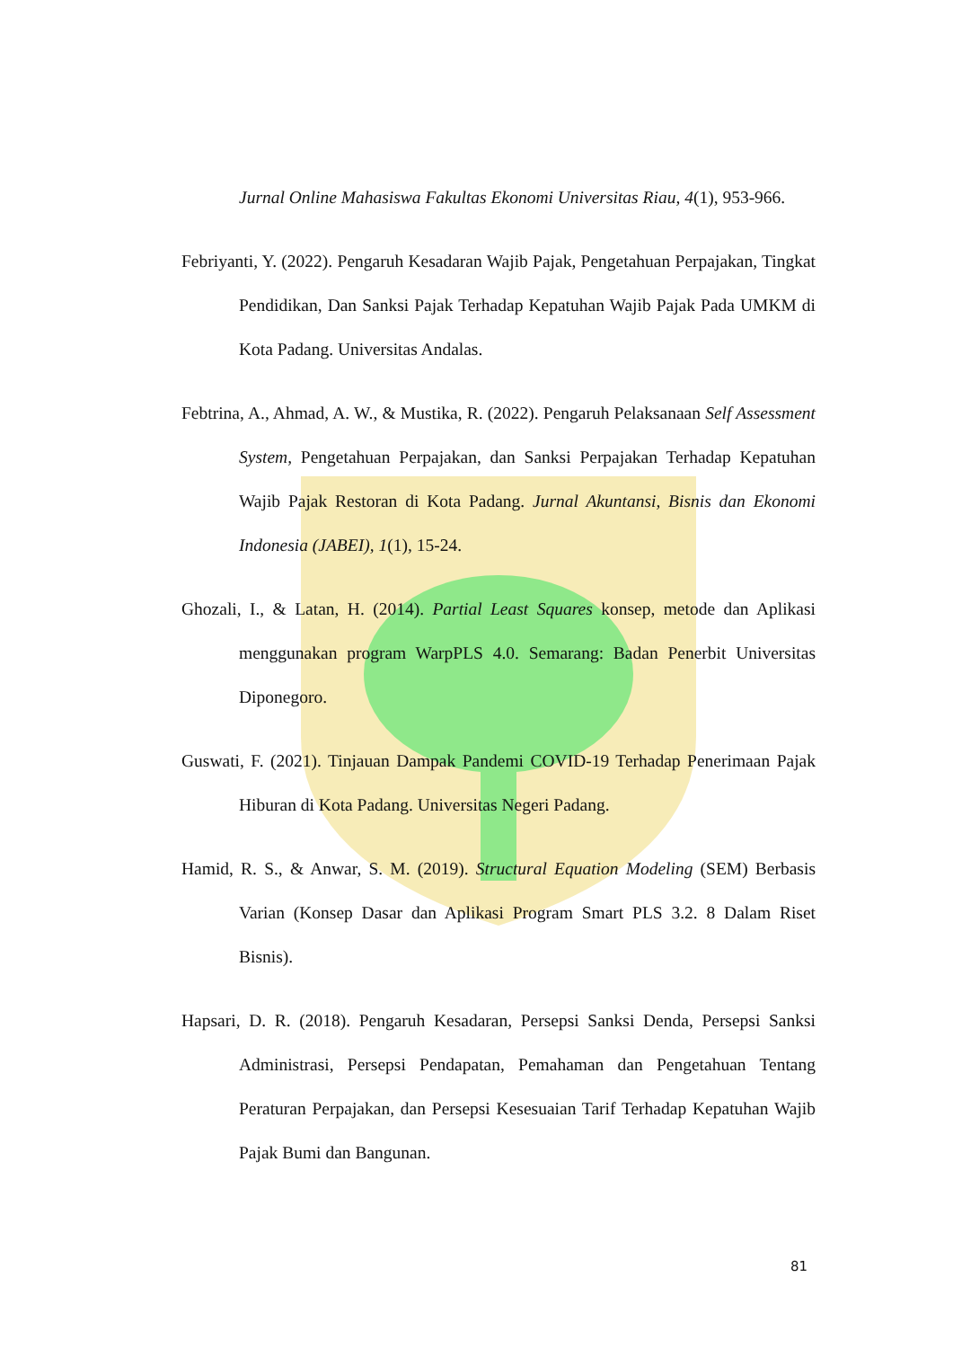Jurnal Online Mahasiswa Fakultas Ekonomi Universitas Riau, 4(1), 953-966.
Febriyanti, Y. (2022). Pengaruh Kesadaran Wajib Pajak, Pengetahuan Perpajakan, Tingkat Pendidikan, Dan Sanksi Pajak Terhadap Kepatuhan Wajib Pajak Pada UMKM di Kota Padang. Universitas Andalas.
Febtrina, A., Ahmad, A. W., & Mustika, R. (2022). Pengaruh Pelaksanaan Self Assessment System, Pengetahuan Perpajakan, dan Sanksi Perpajakan Terhadap Kepatuhan Wajib Pajak Restoran di Kota Padang. Jurnal Akuntansi, Bisnis dan Ekonomi Indonesia (JABEI), 1(1), 15-24.
Ghozali, I., & Latan, H. (2014). Partial Least Squares konsep, metode dan Aplikasi menggunakan program WarpPLS 4.0. Semarang: Badan Penerbit Universitas Diponegoro.
Guswati, F. (2021). Tinjauan Dampak Pandemi COVID-19 Terhadap Penerimaan Pajak Hiburan di Kota Padang. Universitas Negeri Padang.
Hamid, R. S., & Anwar, S. M. (2019). Structural Equation Modeling (SEM) Berbasis Varian (Konsep Dasar dan Aplikasi Program Smart PLS 3.2. 8 Dalam Riset Bisnis).
Hapsari, D. R. (2018). Pengaruh Kesadaran, Persepsi Sanksi Denda, Persepsi Sanksi Administrasi, Persepsi Pendapatan, Pemahaman dan Pengetahuan Tentang Peraturan Perpajakan, dan Persepsi Kesesuaian Tarif Terhadap Kepatuhan Wajib Pajak Bumi dan Bangunan.
81